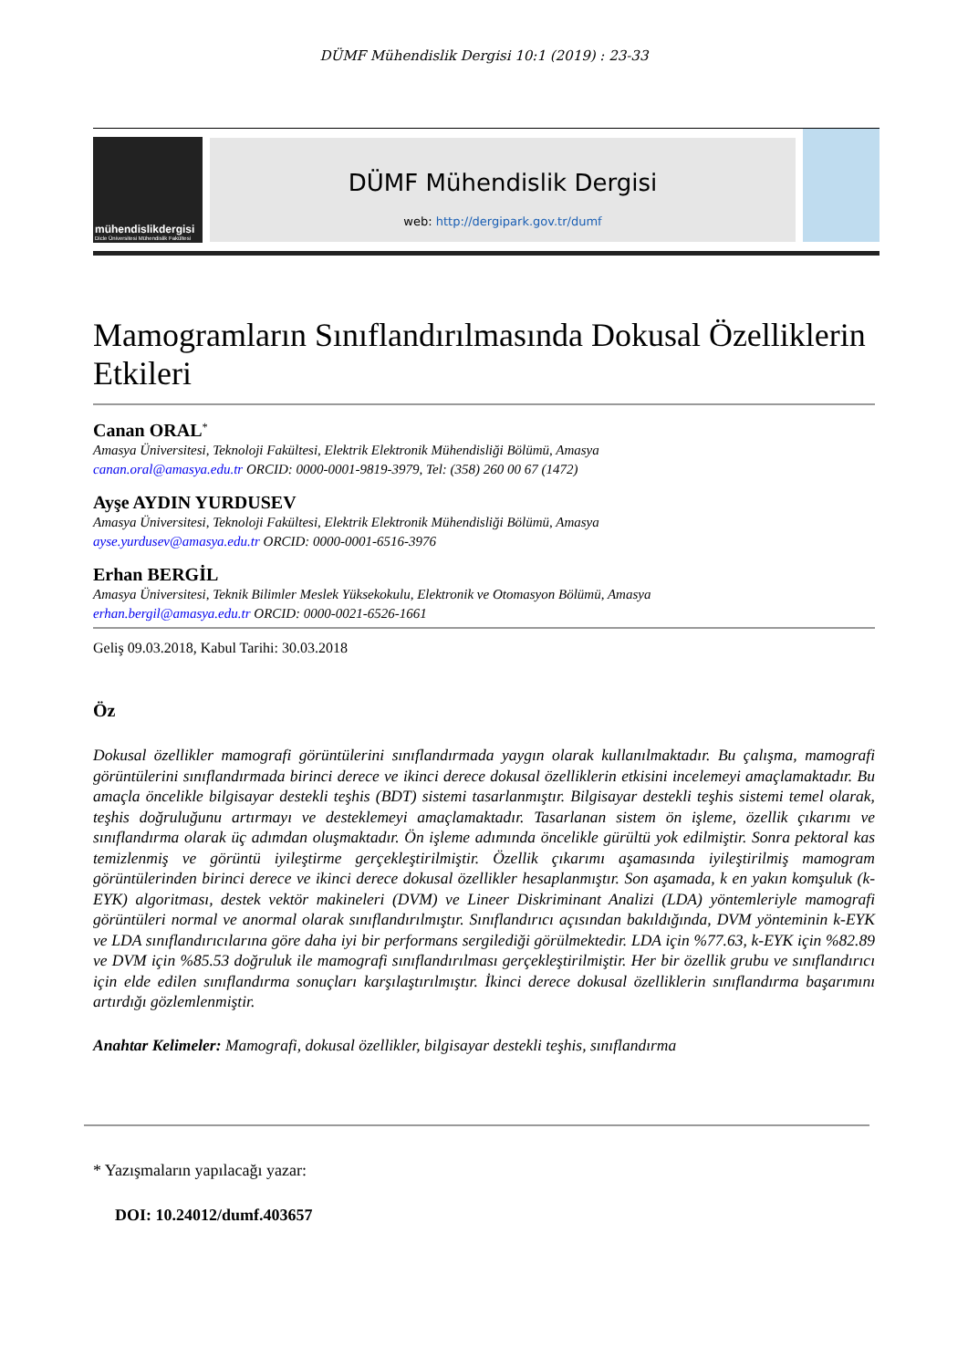DÜMF Mühendislik Dergisi 10:1 (2019) : 23-33
mühendislikdergisi
Dicle Üniversitesi Mühendislik Fakültesi
DÜMF Mühendislik Dergisi
web: http://dergipark.gov.tr/dumf
Mamogramların Sınıflandırılmasında Dokusal Özelliklerin Etkileri
Canan ORAL<sup>*</sup>
Amasya Üniversitesi, Teknoloji Fakültesi, Elektrik Elektronik Mühendisliği Bölümü, Amasya
canan.oral@amasya.edu.tr ORCID: 0000-0001-9819-3979, Tel: (358) 260 00 67 (1472)
Ayşe AYDIN YURDUSEV
Amasya Üniversitesi, Teknoloji Fakültesi, Elektrik Elektronik Mühendisliği Bölümü, Amasya
ayse.yurdusev@amasya.edu.tr ORCID: 0000-0001-6516-3976
Erhan BERGİL
Amasya Üniversitesi, Teknik Bilimler Meslek Yüksekokulu, Elektronik ve Otomasyon Bölümü, Amasya
erhan.bergil@amasya.edu.tr ORCID: 0000-0021-6526-1661
Geliş 09.03.2018, Kabul Tarihi: 30.03.2018
Öz
Dokusal özellikler mamografi görüntülerini sınıflandırmada yaygın olarak kullanılmaktadır. Bu çalışma, mamografi görüntülerini sınıflandırmada birinci derece ve ikinci derece dokusal özelliklerin etkisini incelemeyi amaçlamaktadır. Bu amaçla öncelikle bilgisayar destekli teşhis (BDT) sistemi tasarlanmıştır. Bilgisayar destekli teşhis sistemi temel olarak, teşhis doğruluğunu artırmayı ve desteklemeyi amaçlamaktadır. Tasarlanan sistem ön işleme, özellik çıkarımı ve sınıflandırma olarak üç adımdan oluşmaktadır. Ön işleme adımında öncelikle gürültü yok edilmiştir. Sonra pektoral kas temizlenmiş ve görüntü iyileştirme gerçekleştirilmiştir. Özellik çıkarımı aşamasında iyileştirilmiş mamogram görüntülerinden birinci derece ve ikinci derece dokusal özellikler hesaplanmıştır. Son aşamada, k en yakın komşuluk (k-EYK) algoritması, destek vektör makineleri (DVM) ve Lineer Diskriminant Analizi (LDA) yöntemleriyle mamografi görüntüleri normal ve anormal olarak sınıflandırılmıştır. Sınıflandırıcı açısından bakıldığında, DVM yönteminin k-EYK ve LDA sınıflandırıcılarına göre daha iyi bir performans sergilediği görülmektedir. LDA için %77.63, k-EYK için %82.89 ve DVM için %85.53 doğruluk ile mamografi sınıflandırılması gerçekleştirilmiştir. Her bir özellik grubu ve sınıflandırıcı için elde edilen sınıflandırma sonuçları karşılaştırılmıştır. İkinci derece dokusal özelliklerin sınıflandırma başarımını artırdığı gözlemlenmiştir.
Anahtar Kelimeler: Mamografi, dokusal özellikler, bilgisayar destekli teşhis, sınıflandırma
* Yazışmaların yapılacağı yazar:
DOI: 10.24012/dumf.403657